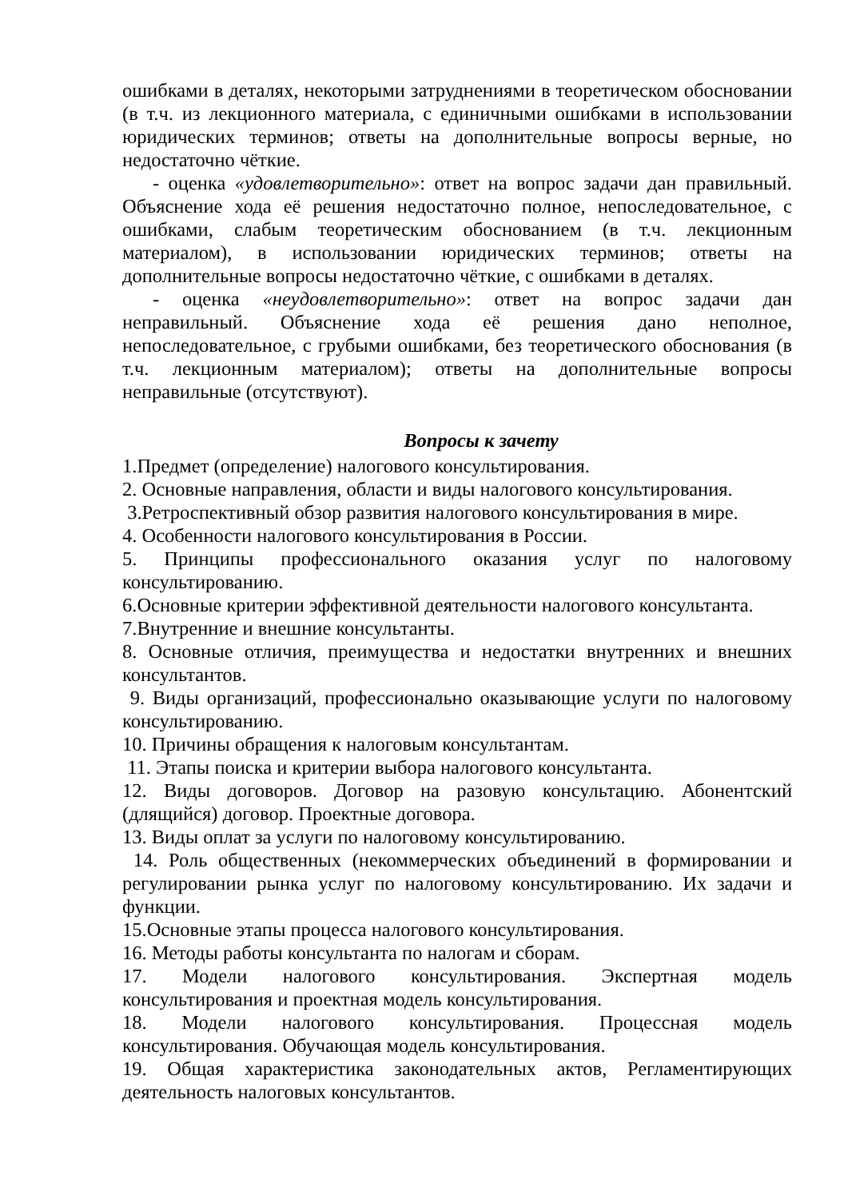ошибками в деталях, некоторыми затруднениями в теоретическом обосновании (в т.ч. из лекционного материала, с единичными ошибками в использовании юридических терминов; ответы на дополнительные вопросы верные, но недостаточно чёткие.
- оценка «удовлетворительно»: ответ на вопрос задачи дан правильный. Объяснение хода её решения недостаточно полное, непоследовательное, с ошибками, слабым теоретическим обоснованием (в т.ч. лекционным материалом), в использовании юридических терминов; ответы на дополнительные вопросы недостаточно чёткие, с ошибками в деталях.
- оценка «неудовлетворительно»: ответ на вопрос задачи дан неправильный. Объяснение хода её решения дано неполное, непоследовательное, с грубыми ошибками, без теоретического обоснования (в т.ч. лекционным материалом); ответы на дополнительные вопросы неправильные (отсутствуют).
Вопросы к зачету
1.Предмет (определение) налогового консультирования.
2. Основные направления, области и виды налогового консультирования.
3.Ретроспективный обзор развития налогового консультирования в мире.
4. Особенности налогового консультирования в России.
5. Принципы профессионального оказания услуг по налоговому консультированию.
6.Основные критерии эффективной деятельности налогового консультанта.
7.Внутренние и внешние консультанты.
8. Основные отличия, преимущества и недостатки внутренних и внешних консультантов.
9. Виды организаций, профессионально оказывающие услуги по налоговому консультированию.
10. Причины обращения к налоговым консультантам.
11. Этапы поиска и критерии выбора налогового консультанта.
12. Виды договоров. Договор на разовую консультацию. Абонентский (длящийся) договор. Проектные договора.
13. Виды оплат за услуги по налоговому консультированию.
14. Роль общественных (некоммерческих объединений в формировании и регулировании рынка услуг по налоговому консультированию. Их задачи и функции.
15.Основные этапы процесса налогового консультирования.
16. Методы работы консультанта по налогам и сборам.
17. Модели налогового консультирования. Экспертная модель консультирования и проектная модель консультирования.
18. Модели налогового консультирования. Процессная модель консультирования. Обучающая модель консультирования.
19. Общая характеристика законодательных актов, Регламентирующих деятельность налоговых консультантов.